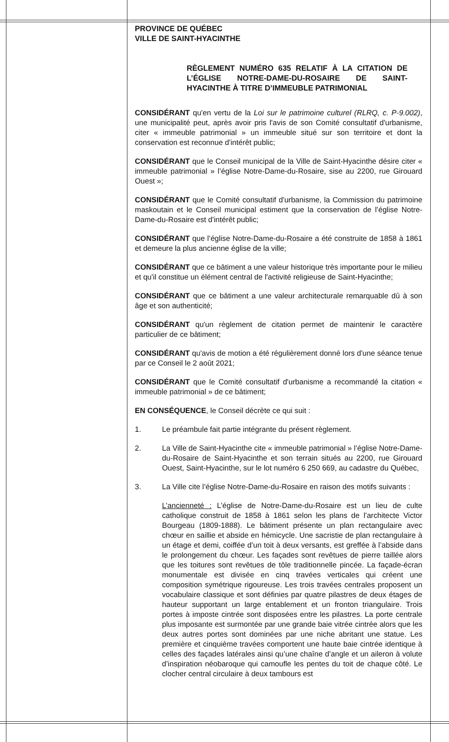PROVINCE DE QUÉBEC
VILLE DE SAINT-HYACINTHE
RÈGLEMENT NUMÉRO 635 RELATIF À LA CITATION DE L’ÉGLISE NOTRE-DAME-DU-ROSAIRE DE SAINT-HYACINTHE À TITRE D’IMMEUBLE PATRIMONIAL
CONSIDÉRANT qu'en vertu de la Loi sur le patrimoine culturel (RLRQ, c. P-9.002), une municipalité peut, après avoir pris l'avis de son Comité consultatif d'urbanisme, citer « immeuble patrimonial » un immeuble situé sur son territoire et dont la conservation est reconnue d'intérêt public;
CONSIDÉRANT que le Conseil municipal de la Ville de Saint-Hyacinthe désire citer « immeuble patrimonial » l’église Notre-Dame-du-Rosaire, sise au 2200, rue Girouard Ouest »;
CONSIDÉRANT que le Comité consultatif d'urbanisme, la Commission du patrimoine maskoutain et le Conseil municipal estiment que la conservation de l’église Notre-Dame-du-Rosaire est d'intérêt public;
CONSIDÉRANT que l’église Notre-Dame-du-Rosaire a été construite de 1858 à 1861 et demeure la plus ancienne église de la ville;
CONSIDÉRANT que ce bâtiment a une valeur historique très importante pour le milieu et qu'il constitue un élément central de l'activité religieuse de Saint-Hyacinthe;
CONSIDÉRANT que ce bâtiment a une valeur architecturale remarquable dû à son âge et son authenticité;
CONSIDÉRANT qu'un règlement de citation permet de maintenir le caractère particulier de ce bâtiment;
CONSIDÉRANT qu'avis de motion a été régulièrement donné lors d'une séance tenue par ce Conseil le 2 août 2021;
CONSIDÉRANT que le Comité consultatif d'urbanisme a recommandé la citation « immeuble patrimonial » de ce bâtiment;
EN CONSÉQUENCE, le Conseil décrète ce qui suit :
1. Le préambule fait partie intégrante du présent règlement.
2. La Ville de Saint-Hyacinthe cite « immeuble patrimonial » l’église Notre-Dame-du-Rosaire de Saint-Hyacinthe et son terrain situés au 2200, rue Girouard Ouest, Saint-Hyacinthe, sur le lot numéro 6 250 669, au cadastre du Québec,
3. La Ville cite l’église Notre-Dame-du-Rosaire en raison des motifs suivants :
L’ancienneté : L’église de Notre-Dame-du-Rosaire est un lieu de culte catholique construit de 1858 à 1861 selon les plans de l’architecte Victor Bourgeau (1809-1888). Le bâtiment présente un plan rectangulaire avec chœur en saillie et abside en hémicycle. Une sacristie de plan rectangulaire à un étage et demi, coiffée d’un toit à deux versants, est greffée à l’abside dans le prolongement du chœur. Les façades sont revêtues de pierre taillée alors que les toitures sont revêtues de tôle traditionnelle pincée. La façade-écran monumentale est divisée en cinq travées verticales qui créent une composition symétrique rigoureuse. Les trois travées centrales proposent un vocabulaire classique et sont définies par quatre pilastres de deux étages de hauteur supportant un large entablement et un fronton triangulaire. Trois portes à imposte cintrée sont disposées entre les pilastres. La porte centrale plus imposante est surmontée par une grande baie vitrée cintrée alors que les deux autres portes sont dominées par une niche abritant une statue. Les première et cinquième travées comportent une haute baie cintrée identique à celles des façades latérales ainsi qu’une chaîne d’angle et un aileron à volute d’inspiration néobaroque qui camoufle les pentes du toit de chaque côté. Le clocher central circulaire à deux tambours est